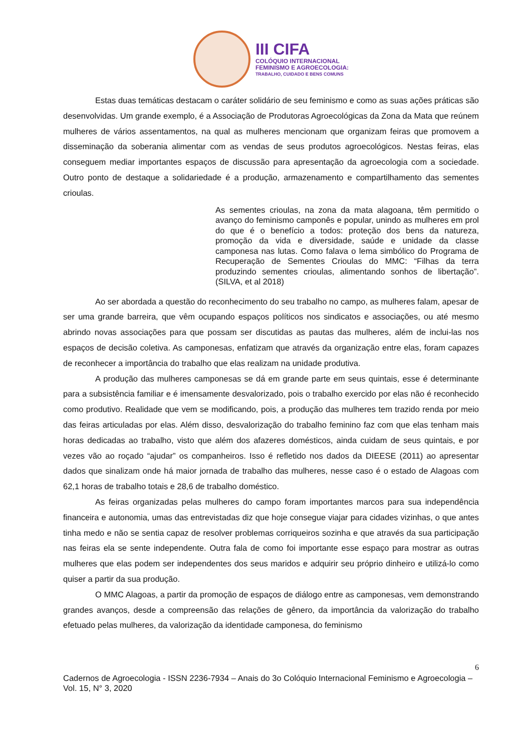III CIFA
COLÓQUIO INTERNACIONAL
FEMINISMO E AGROECOLOGIA:
TRABALHO, CUIDADO E BENS COMUNS
Estas duas temáticas destacam o caráter solidário de seu feminismo e como as suas ações práticas são desenvolvidas. Um grande exemplo, é a Associação de Produtoras Agroecológicas da Zona da Mata que reúnem mulheres de vários assentamentos, na qual as mulheres mencionam que organizam feiras que promovem a disseminação da soberania alimentar com as vendas de seus produtos agroecológicos. Nestas feiras, elas conseguem mediar importantes espaços de discussão para apresentação da agroecologia com a sociedade. Outro ponto de destaque a solidariedade é a produção, armazenamento e compartilhamento das sementes crioulas.
As sementes crioulas, na zona da mata alagoana, têm permitido o avanço do feminismo camponês e popular, unindo as mulheres em prol do que é o benefício a todos: proteção dos bens da natureza, promoção da vida e diversidade, saúde e unidade da classe camponesa nas lutas. Como falava o lema simbólico do Programa de Recuperação de Sementes Crioulas do MMC: “Filhas da terra produzindo sementes crioulas, alimentando sonhos de libertação”. (SILVA, et al 2018)
Ao ser abordada a questão do reconhecimento do seu trabalho no campo, as mulheres falam, apesar de ser uma grande barreira, que vêm ocupando espaços políticos nos sindicatos e associações, ou até mesmo abrindo novas associações para que possam ser discutidas as pautas das mulheres, além de inclui-las nos espaços de decisão coletiva. As camponesas, enfatizam que através da organização entre elas, foram capazes de reconhecer a importância do trabalho que elas realizam na unidade produtiva.
A produção das mulheres camponesas se dá em grande parte em seus quintais, esse é determinante para a subsistência familiar e é imensamente desvalorizado, pois o trabalho exercido por elas não é reconhecido como produtivo. Realidade que vem se modificando, pois, a produção das mulheres tem trazido renda por meio das feiras articuladas por elas. Além disso, desvalorização do trabalho feminino faz com que elas tenham mais horas dedicadas ao trabalho, visto que além dos afazeres domésticos, ainda cuidam de seus quintais, e por vezes vão ao roçado “ajudar” os companheiros. Isso é refletido nos dados da DIEESE (2011) ao apresentar dados que sinalizam onde há maior jornada de trabalho das mulheres, nesse caso é o estado de Alagoas com 62,1 horas de trabalho totais e 28,6 de trabalho doméstico.
As feiras organizadas pelas mulheres do campo foram importantes marcos para sua independência financeira e autonomia, umas das entrevistadas diz que hoje consegue viajar para cidades vizinhas, o que antes tinha medo e não se sentia capaz de resolver problemas corriqueiros sozinha e que através da sua participação nas feiras ela se sente independente. Outra fala de como foi importante esse espaço para mostrar as outras mulheres que elas podem ser independentes dos seus maridos e adquirir seu próprio dinheiro e utilizá-lo como quiser a partir da sua produção.
O MMC Alagoas, a partir da promoção de espaços de diálogo entre as camponesas, vem demonstrando grandes avanços, desde a compreensão das relações de gênero, da importância da valorização do trabalho efetuado pelas mulheres, da valorização da identidade camponesa, do feminismo
6
Cadernos de Agroecologia - ISSN 2236-7934 – Anais do 3o Colóquio Internacional Feminismo e Agroecologia – Vol. 15, N° 3, 2020